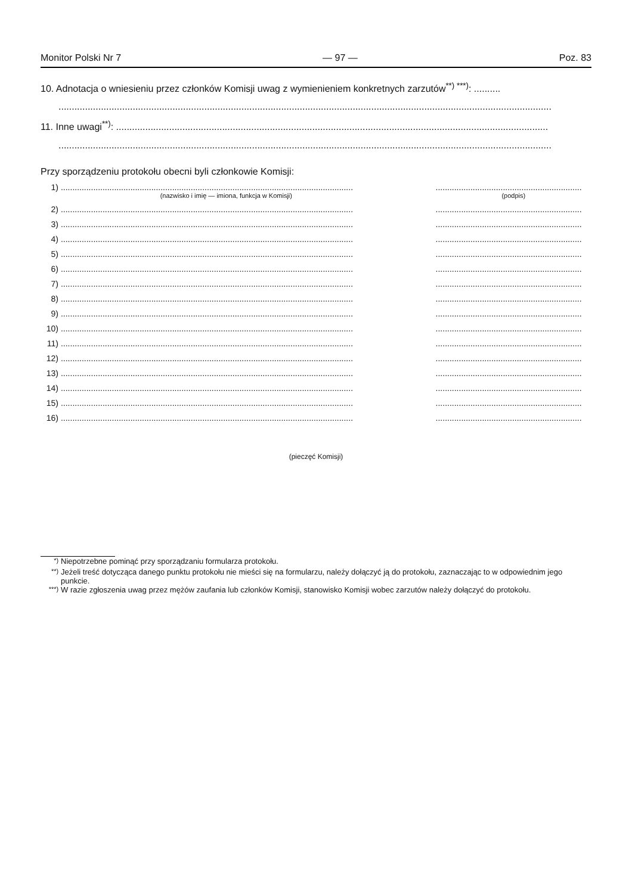Monitor Polski Nr 7 — 97 — Poz. 83
10. Adnotacja o wniesieniu przez członków Komisji uwag z wymienieniem konkretnych zarzutów<sup>**) ***)</sup>: ..........
..........................................................................................................................................................................................
11. Inne uwagi<sup>**)</sup>: ...................................................................................................................................................................
..........................................................................................................................................................................................
Przy sporządzeniu protokołu obecni byli członkowie Komisji:
1).............................................................................................................................................................................................
(nazwisko i imię — imiona, funkcja w Komisji) (podpis)
2).............................................................................................................................................................................................
3).............................................................................................................................................................................................
4).............................................................................................................................................................................................
5).............................................................................................................................................................................................
6).............................................................................................................................................................................................
7).............................................................................................................................................................................................
8).............................................................................................................................................................................................
9).............................................................................................................................................................................................
10).............................................................................................................................................................................................
11).............................................................................................................................................................................................
12).............................................................................................................................................................................................
13).............................................................................................................................................................................................
14).............................................................................................................................................................................................
15).............................................................................................................................................................................................
16).............................................................................................................................................................................................
(pieczęć Komisji)
<sup>*)</sup> Niepotrzebne pominąć przy sporządzaniu formularza protokołu.
<sup>**)</sup> Jeżeli treść dotycząca danego punktu protokołu nie mieści się na formularzu, należy dołączyć ją do protokołu, zaznaczając to w odpowiednim jego punkcie.
<sup>***)</sup> W razie zgłoszenia uwag przez mężów zaufania lub członków Komisji, stanowisko Komisji wobec zarzutów należy dołączyć do protokołu.